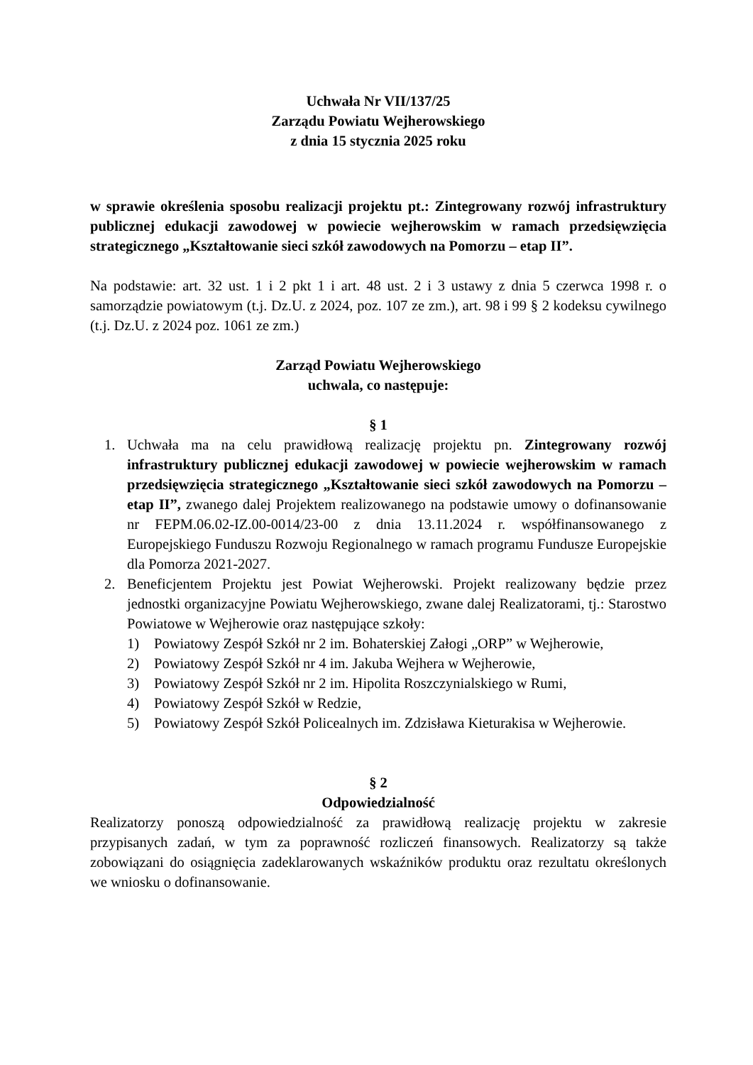Uchwała Nr VII/137/25
Zarządu Powiatu Wejherowskiego
z dnia 15 stycznia 2025 roku
w sprawie określenia sposobu realizacji projektu pt.: Zintegrowany rozwój infrastruktury publicznej edukacji zawodowej w powiecie wejherowskim w ramach przedsięwzięcia strategicznego „Kształtowanie sieci szkół zawodowych na Pomorzu – etap II”.
Na podstawie: art. 32 ust. 1 i 2 pkt 1 i art. 48 ust. 2 i 3 ustawy z dnia 5 czerwca 1998 r. o samorządzie powiatowym (t.j. Dz.U. z 2024, poz. 107 ze zm.), art. 98 i 99 § 2 kodeksu cywilnego (t.j. Dz.U. z 2024 poz. 1061 ze zm.)
Zarząd Powiatu Wejherowskiego
uchwala, co następuje:
§ 1
1. Uchwała ma na celu prawidłową realizację projektu pn. Zintegrowany rozwój infrastruktury publicznej edukacji zawodowej w powiecie wejherowskim w ramach przedsięwzięcia strategicznego „Kształtowanie sieci szkół zawodowych na Pomorzu – etap II”, zwanego dalej Projektem realizowanego na podstawie umowy o dofinansowanie nr FEPM.06.02-IZ.00-0014/23-00 z dnia 13.11.2024 r. współfinansowanego z Europejskiego Funduszu Rozwoju Regionalnego w ramach programu Fundusze Europejskie dla Pomorza 2021-2027.
2. Beneficjentem Projektu jest Powiat Wejherowski. Projekt realizowany będzie przez jednostki organizacyjne Powiatu Wejherowskiego, zwane dalej Realizatorami, tj.: Starostwo Powiatowe w Wejherowie oraz następujące szkoły:
1) Powiatowy Zespół Szkół nr 2 im. Bohaterskiej Załogi „ORP” w Wejherowie,
2) Powiatowy Zespół Szkół nr 4 im. Jakuba Wejhera w Wejherowie,
3) Powiatowy Zespół Szkół nr 2 im. Hipolita Roszczynialskiego w Rumi,
4) Powiatowy Zespół Szkół w Redzie,
5) Powiatowy Zespół Szkół Policealnych im. Zdzisława Kieturakisa w Wejherowie.
§ 2
Odpowiedzialność
Realizatorzy ponoszą odpowiedzialność za prawidłową realizację projektu w zakresie przypisanych zadań, w tym za poprawność rozliczeń finansowych. Realizatorzy są także zobowiązani do osiągnięcia zadeklarowanych wskaźników produktu oraz rezultatu określonych we wniosku o dofinansowanie.